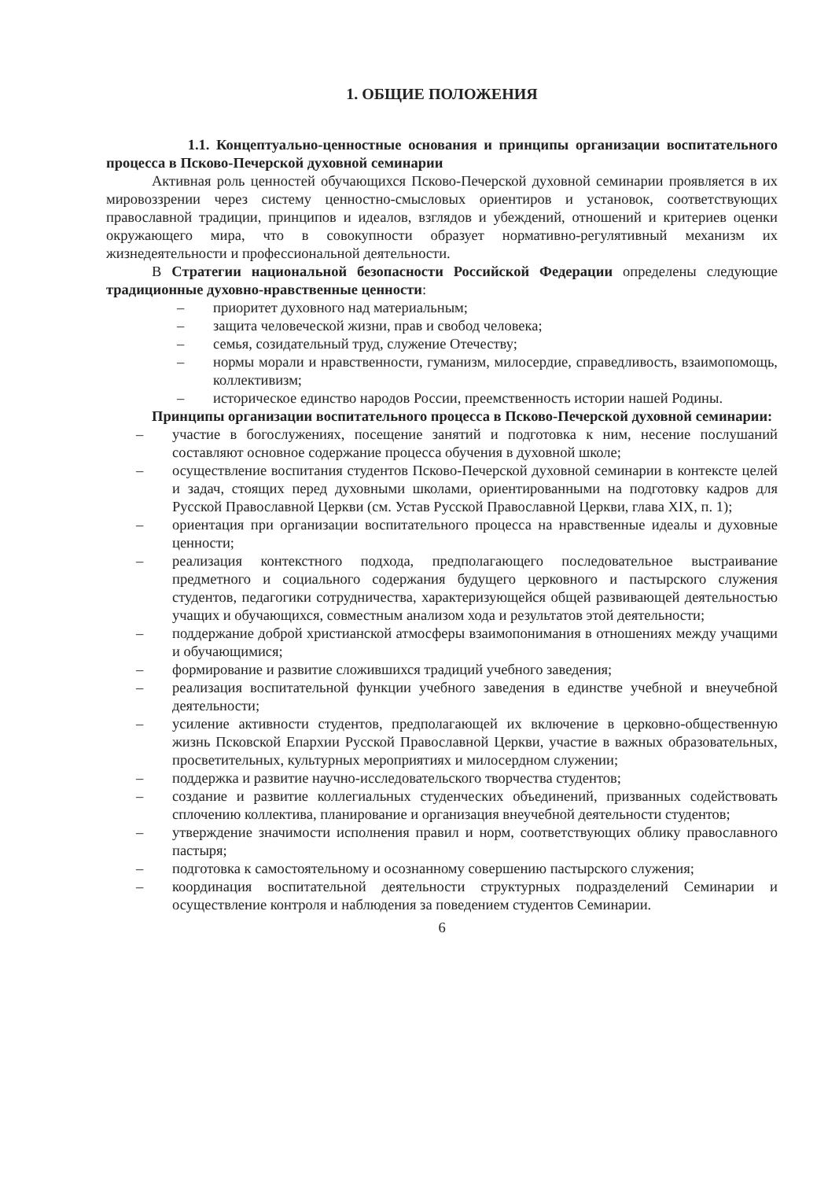1. ОБЩИЕ ПОЛОЖЕНИЯ
1.1. Концептуально-ценностные основания и принципы организации воспитательного процесса в Псково-Печерской духовной семинарии
Активная роль ценностей обучающихся Псково-Печерской духовной семинарии проявляется в их мировоззрении через систему ценностно-смысловых ориентиров и установок, соответствующих православной традиции, принципов и идеалов, взглядов и убеждений, отношений и критериев оценки окружающего мира, что в совокупности образует нормативно-регулятивный механизм их жизнедеятельности и профессиональной деятельности.
В Стратегии национальной безопасности Российской Федерации определены следующие традиционные духовно-нравственные ценности:
– приоритет духовного над материальным;
– защита человеческой жизни, прав и свобод человека;
– семья, созидательный труд, служение Отечеству;
– нормы морали и нравственности, гуманизм, милосердие, справедливость, взаимопомощь, коллективизм;
– историческое единство народов России, преемственность истории нашей Родины.
Принципы организации воспитательного процесса в Псково-Печерской духовной семинарии:
– участие в богослужениях, посещение занятий и подготовка к ним, несение послушаний составляют основное содержание процесса обучения в духовной школе;
– осуществление воспитания студентов Псково-Печерской духовной семинарии в контексте целей и задач, стоящих перед духовными школами, ориентированными на подготовку кадров для Русской Православной Церкви (см. Устав Русской Православной Церкви, глава XIX, п. 1);
– ориентация при организации воспитательного процесса на нравственные идеалы и духовные ценности;
– реализация контекстного подхода, предполагающего последовательное выстраивание предметного и социального содержания будущего церковного и пастырского служения студентов, педагогики сотрудничества, характеризующейся общей развивающей деятельностью учащих и обучающихся, совместным анализом хода и результатов этой деятельности;
– поддержание доброй христианской атмосферы взаимопонимания в отношениях между учащими и обучающимися;
– формирование и развитие сложившихся традиций учебного заведения;
– реализация воспитательной функции учебного заведения в единстве учебной и внеучебной деятельности;
– усиление активности студентов, предполагающей их включение в церковно-общественную жизнь Псковской Епархии Русской Православной Церкви, участие в важных образовательных, просветительных, культурных мероприятиях и милосердном служении;
– поддержка и развитие научно-исследовательского творчества студентов;
– создание и развитие коллегиальных студенческих объединений, призванных содействовать сплочению коллектива, планирование и организация внеучебной деятельности студентов;
– утверждение значимости исполнения правил и норм, соответствующих облику православного пастыря;
– подготовка к самостоятельному и осознанному совершению пастырского служения;
– координация воспитательной деятельности структурных подразделений Семинарии и осуществление контроля и наблюдения за поведением студентов Семинарии.
6